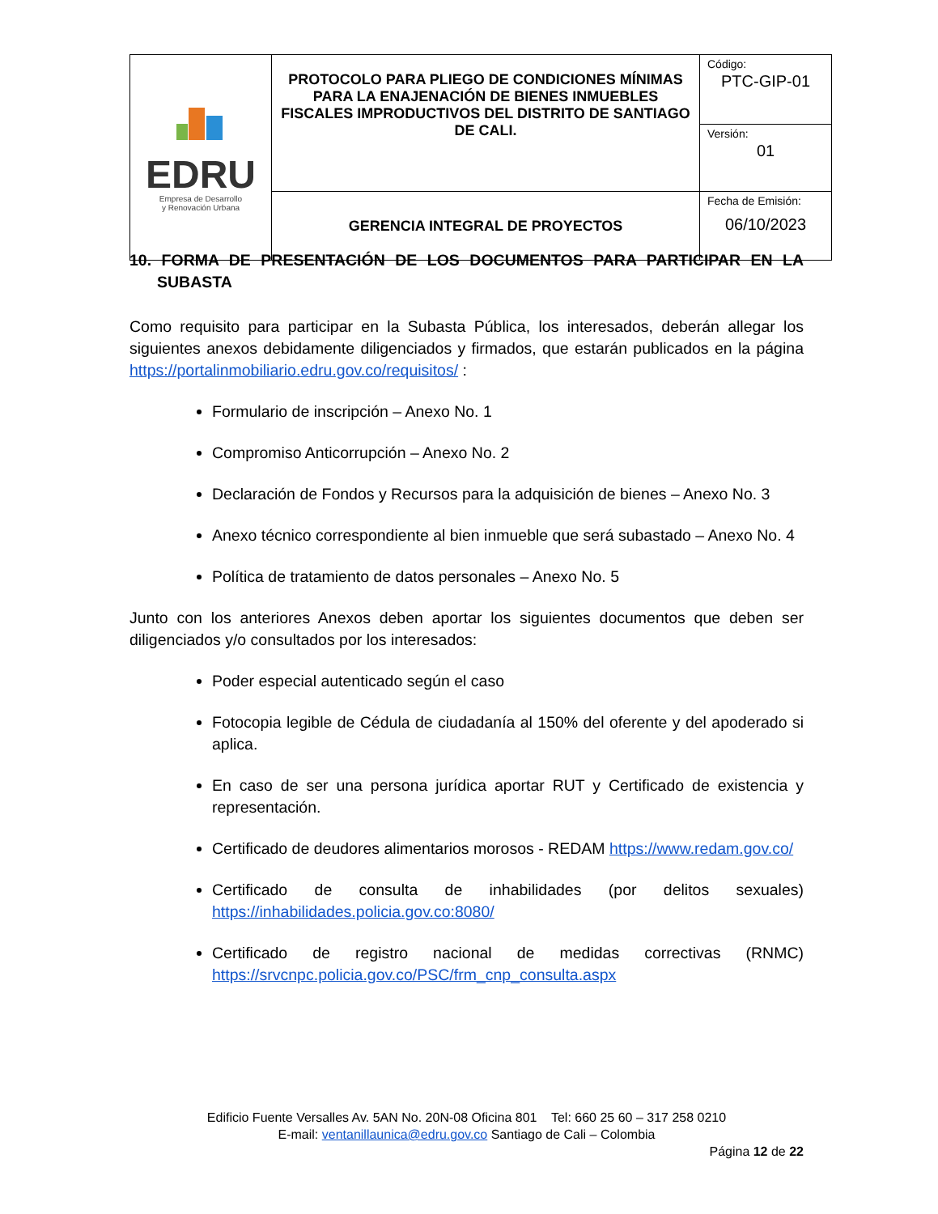| EDRU Empresa de Desarrollo y Renovación Urbana | PROTOCOLO PARA PLIEGO DE CONDICIONES MÍNIMAS PARA LA ENAJENACIÓN DE BIENES INMUEBLES FISCALES IMPRODUCTIVOS DEL DISTRITO DE SANTIAGO DE CALI. | Código: PTC-GIP-01 |
| | | Versión: 01 |
| | GERENCIA INTEGRAL DE PROYECTOS | Fecha de Emisión: 06/10/2023 |
10. FORMA DE PRESENTACIÓN DE LOS DOCUMENTOS PARA PARTICIPAR EN LA SUBASTA
Como requisito para participar en la Subasta Pública, los interesados, deberán allegar los siguientes anexos debidamente diligenciados y firmados, que estarán publicados en la página https://portalinmobiliario.edru.gov.co/requisitos/ :
Formulario de inscripción – Anexo No. 1
Compromiso Anticorrupción – Anexo No. 2
Declaración de Fondos y Recursos para la adquisición de bienes – Anexo No. 3
Anexo técnico correspondiente al bien inmueble que será subastado – Anexo No. 4
Política de tratamiento de datos personales – Anexo No. 5
Junto con los anteriores Anexos deben aportar los siguientes documentos que deben ser diligenciados y/o consultados por los interesados:
Poder especial autenticado según el caso
Fotocopia legible de Cédula de ciudadanía al 150% del oferente y del apoderado si aplica.
En caso de ser una persona jurídica aportar RUT y Certificado de existencia y representación.
Certificado de deudores alimentarios morosos - REDAM https://www.redam.gov.co/
Certificado de consulta de inhabilidades (por delitos sexuales) https://inhabilidades.policia.gov.co:8080/
Certificado de registro nacional de medidas correctivas (RNMC) https://srvcnpc.policia.gov.co/PSC/frm_cnp_consulta.aspx
Edificio Fuente Versalles Av. 5AN No. 20N-08 Oficina 801 Tel: 660 25 60 – 317 258 0210
E-mail: ventanillaunica@edru.gov.co Santiago de Cali – Colombia
Página 12 de 22